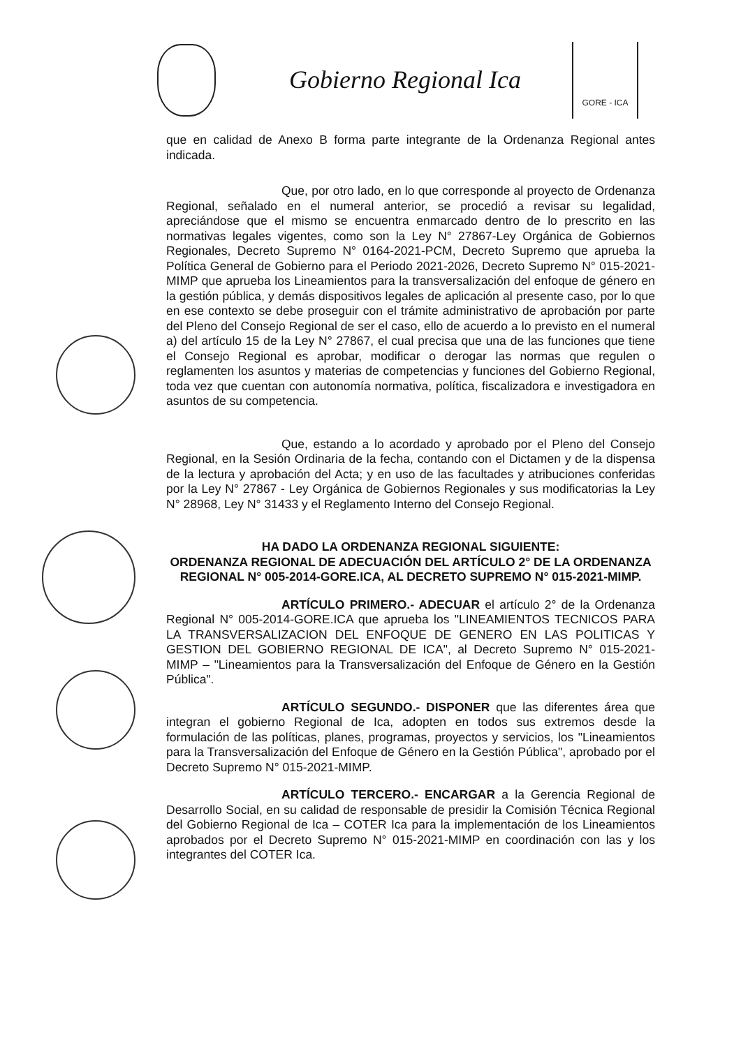Gobierno Regional Ica
GORE - ICA
que en calidad de Anexo B forma parte integrante de la Ordenanza Regional antes indicada.
Que, por otro lado, en lo que corresponde al proyecto de Ordenanza Regional, señalado en el numeral anterior, se procedió a revisar su legalidad, apreciándose que el mismo se encuentra enmarcado dentro de lo prescrito en las normativas legales vigentes, como son la Ley N° 27867-Ley Orgánica de Gobiernos Regionales, Decreto Supremo N° 0164-2021-PCM, Decreto Supremo que aprueba la Política General de Gobierno para el Periodo 2021-2026, Decreto Supremo N° 015-2021-MIMP que aprueba los Lineamientos para la transversalización del enfoque de género en la gestión pública, y demás dispositivos legales de aplicación al presente caso, por lo que en ese contexto se debe proseguir con el trámite administrativo de aprobación por parte del Pleno del Consejo Regional de ser el caso, ello de acuerdo a lo previsto en el numeral a) del artículo 15 de la Ley N° 27867, el cual precisa que una de las funciones que tiene el Consejo Regional es aprobar, modificar o derogar las normas que regulen o reglamenten los asuntos y materias de competencias y funciones del Gobierno Regional, toda vez que cuentan con autonomía normativa, política, fiscalizadora e investigadora en asuntos de su competencia.
Que, estando a lo acordado y aprobado por el Pleno del Consejo Regional, en la Sesión Ordinaria de la fecha, contando con el Dictamen y de la dispensa de la lectura y aprobación del Acta; y en uso de las facultades y atribuciones conferidas por la Ley N° 27867 - Ley Orgánica de Gobiernos Regionales y sus modificatorias la Ley N° 28968, Ley N° 31433 y el Reglamento Interno del Consejo Regional.
HA DADO LA ORDENANZA REGIONAL SIGUIENTE:
ORDENANZA REGIONAL DE ADECUACIÓN DEL ARTÍCULO 2° DE LA ORDENANZA REGIONAL N° 005-2014-GORE.ICA, AL DECRETO SUPREMO N° 015-2021-MIMP.
ARTÍCULO PRIMERO.- ADECUAR el artículo 2° de la Ordenanza Regional N° 005-2014-GORE.ICA que aprueba los "LINEAMIENTOS TECNICOS PARA LA TRANSVERSALIZACION DEL ENFOQUE DE GENERO EN LAS POLITICAS Y GESTION DEL GOBIERNO REGIONAL DE ICA", al Decreto Supremo N° 015-2021-MIMP – "Lineamientos para la Transversalización del Enfoque de Género en la Gestión Pública".
ARTÍCULO SEGUNDO.- DISPONER que las diferentes área que integran el gobierno Regional de Ica, adopten en todos sus extremos desde la formulación de las políticas, planes, programas, proyectos y servicios, los "Lineamientos para la Transversalización del Enfoque de Género en la Gestión Pública", aprobado por el Decreto Supremo N° 015-2021-MIMP.
ARTÍCULO TERCERO.- ENCARGAR a la Gerencia Regional de Desarrollo Social, en su calidad de responsable de presidir la Comisión Técnica Regional del Gobierno Regional de Ica – COTER Ica para la implementación de los Lineamientos aprobados por el Decreto Supremo N° 015-2021-MIMP en coordinación con las y los integrantes del COTER Ica.